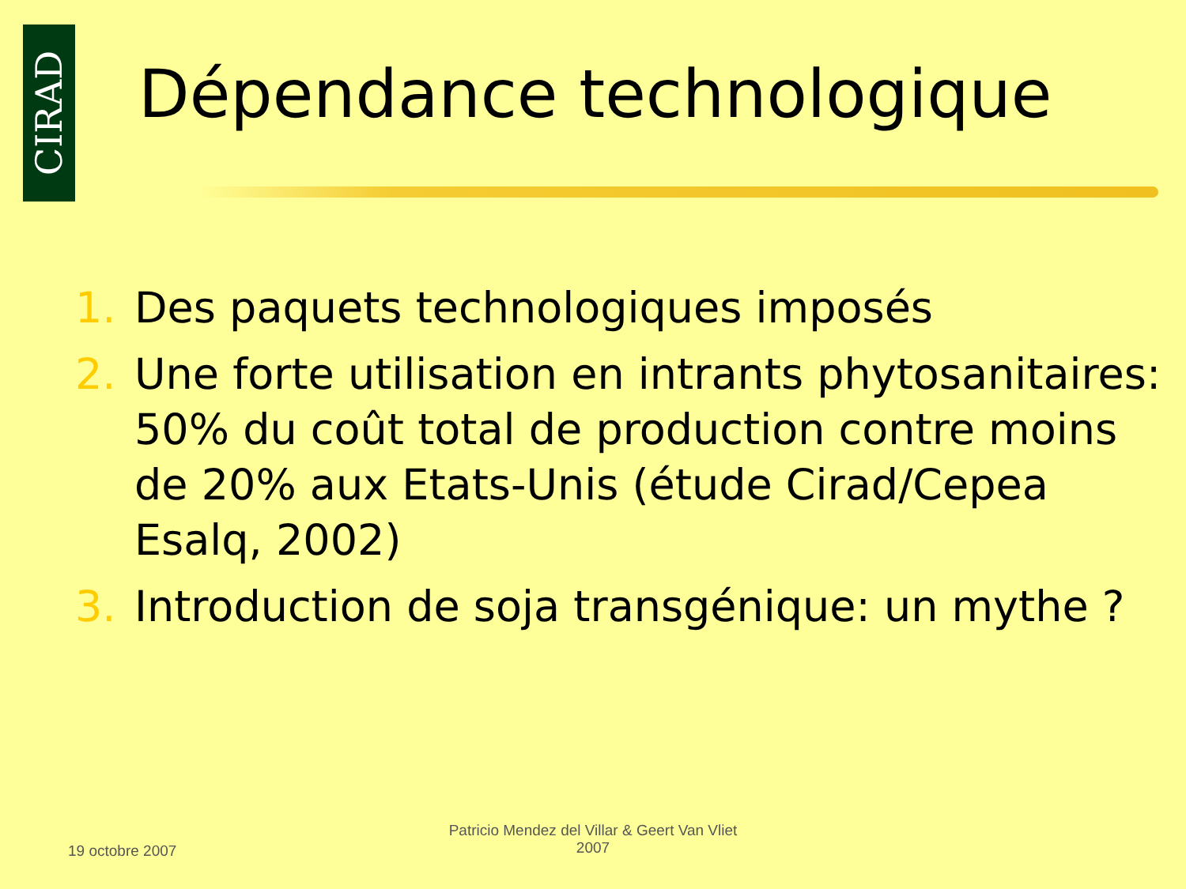CIRAD
Dépendance technologique
1. Des paquets technologiques imposés
2. Une forte utilisation en intrants phytosanitaires: 50% du coût total de production contre moins de 20% aux Etats-Unis (étude Cirad/Cepea Esalq, 2002)
3. Introduction de soja transgénique: un mythe ?
19 octobre 2007
Patricio Mendez del Villar & Geert Van Vliet
2007